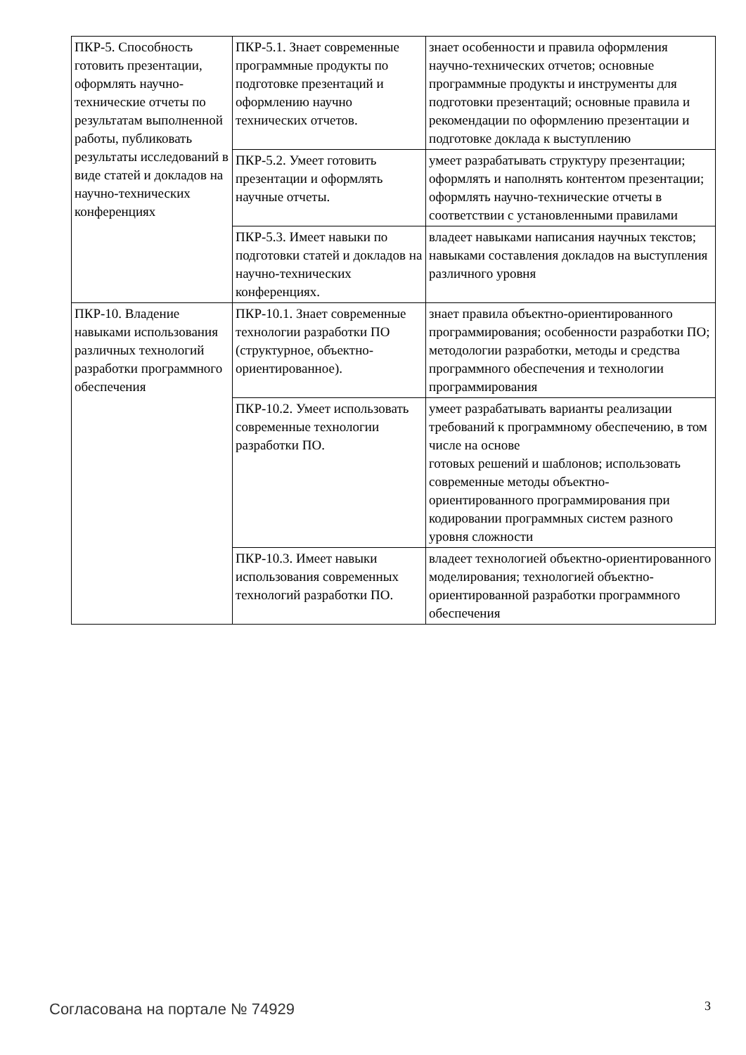| ПКР-5. Способность готовить презентации, оформлять научно-технические отчеты по результатам выполненной работы, публиковать результаты исследований в виде статей и докладов на научно-технических конференциях | ПКР-5.1. Знает современные программные продукты по подготовке презентаций и оформлению научно технических отчетов. | знает особенности и правила оформления научно-технических отчетов; основные программные продукты и инструменты для подготовки презентаций; основные правила и рекомендации по оформлению презентации и подготовке доклада к выступлению |
| | ПКР-5.2. Умеет готовить презентации и оформлять научные отчеты. | умеет разрабатывать структуру презентации; оформлять и наполнять контентом презентации; оформлять научно-технические отчеты в соответствии с установленными правилами |
| | ПКР-5.3. Имеет навыки по подготовки статей и докладов на научно-технических конференциях. | владеет навыками написания научных текстов; навыками составления докладов на выступления различного уровня |
| ПКР-10. Владение навыками использования различных технологий разработки программного обеспечения | ПКР-10.1. Знает современные технологии разработки ПО (структурное, объектно-ориентированное). | знает правила объектно-ориентированного программирования; особенности разработки ПО; методологии разработки, методы и средства программного обеспечения и технологии программирования |
| | ПКР-10.2. Умеет использовать современные технологии разработки ПО. | умеет разрабатывать варианты реализации требований к программному обеспечению, в том числе на основе готовых решений и шаблонов; использовать современные методы объектно-ориентированного программирования при кодировании программных систем разного уровня сложности |
| | ПКР-10.3. Имеет навыки использования современных технологий разработки ПО. | владеет технологией объектно-ориентированного моделирования; технологией объектно-ориентированной разработки программного обеспечения |
Согласована на портале № 74929 3